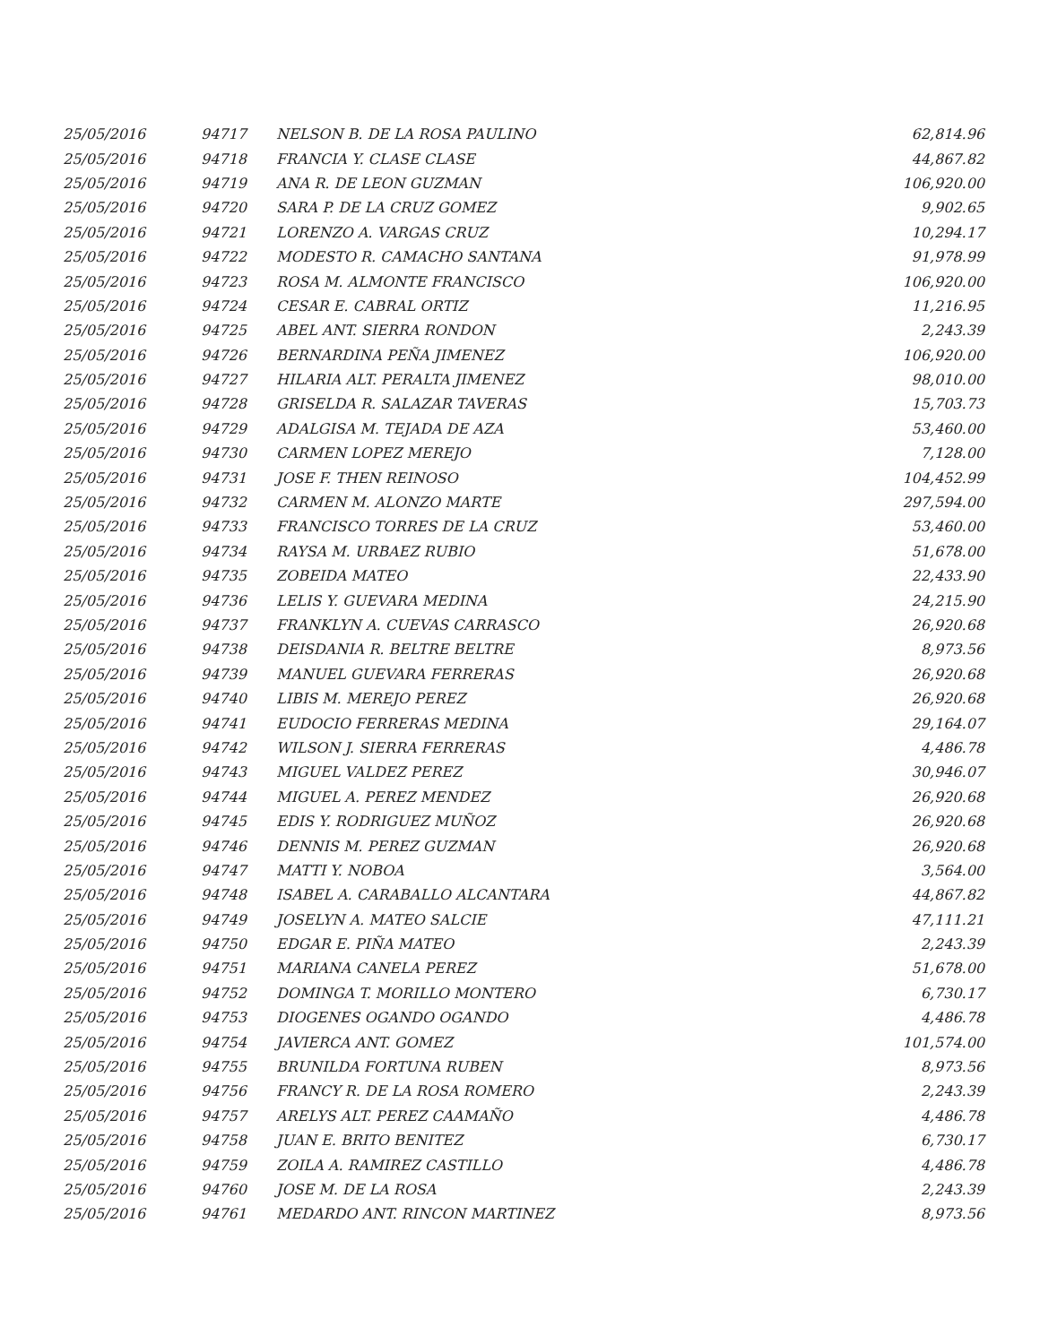| 25/05/2016 | 94717 | NELSON B. DE LA ROSA PAULINO | 62,814.96 |
| 25/05/2016 | 94718 | FRANCIA Y. CLASE CLASE | 44,867.82 |
| 25/05/2016 | 94719 | ANA R. DE LEON GUZMAN | 106,920.00 |
| 25/05/2016 | 94720 | SARA P. DE LA CRUZ GOMEZ | 9,902.65 |
| 25/05/2016 | 94721 | LORENZO A. VARGAS CRUZ | 10,294.17 |
| 25/05/2016 | 94722 | MODESTO R. CAMACHO SANTANA | 91,978.99 |
| 25/05/2016 | 94723 | ROSA M. ALMONTE FRANCISCO | 106,920.00 |
| 25/05/2016 | 94724 | CESAR E. CABRAL ORTIZ | 11,216.95 |
| 25/05/2016 | 94725 | ABEL ANT. SIERRA RONDON | 2,243.39 |
| 25/05/2016 | 94726 | BERNARDINA PEÑA JIMENEZ | 106,920.00 |
| 25/05/2016 | 94727 | HILARIA ALT. PERALTA JIMENEZ | 98,010.00 |
| 25/05/2016 | 94728 | GRISELDA R. SALAZAR TAVERAS | 15,703.73 |
| 25/05/2016 | 94729 | ADALGISA M. TEJADA DE AZA | 53,460.00 |
| 25/05/2016 | 94730 | CARMEN LOPEZ MEREJO | 7,128.00 |
| 25/05/2016 | 94731 | JOSE F. THEN REINOSO | 104,452.99 |
| 25/05/2016 | 94732 | CARMEN M. ALONZO MARTE | 297,594.00 |
| 25/05/2016 | 94733 | FRANCISCO TORRES DE LA CRUZ | 53,460.00 |
| 25/05/2016 | 94734 | RAYSA M. URBAEZ RUBIO | 51,678.00 |
| 25/05/2016 | 94735 | ZOBEIDA MATEO | 22,433.90 |
| 25/05/2016 | 94736 | LELIS Y. GUEVARA MEDINA | 24,215.90 |
| 25/05/2016 | 94737 | FRANKLYN A. CUEVAS CARRASCO | 26,920.68 |
| 25/05/2016 | 94738 | DEISDANIA R. BELTRE BELTRE | 8,973.56 |
| 25/05/2016 | 94739 | MANUEL GUEVARA FERRERAS | 26,920.68 |
| 25/05/2016 | 94740 | LIBIS M. MEREJO PEREZ | 26,920.68 |
| 25/05/2016 | 94741 | EUDOCIO FERRERAS MEDINA | 29,164.07 |
| 25/05/2016 | 94742 | WILSON J. SIERRA FERRERAS | 4,486.78 |
| 25/05/2016 | 94743 | MIGUEL VALDEZ PEREZ | 30,946.07 |
| 25/05/2016 | 94744 | MIGUEL A. PEREZ MENDEZ | 26,920.68 |
| 25/05/2016 | 94745 | EDIS Y. RODRIGUEZ MUÑOZ | 26,920.68 |
| 25/05/2016 | 94746 | DENNIS M. PEREZ GUZMAN | 26,920.68 |
| 25/05/2016 | 94747 | MATTI Y. NOBOA | 3,564.00 |
| 25/05/2016 | 94748 | ISABEL A. CARABALLO ALCANTARA | 44,867.82 |
| 25/05/2016 | 94749 | JOSELYN A. MATEO SALCIE | 47,111.21 |
| 25/05/2016 | 94750 | EDGAR E. PIÑA MATEO | 2,243.39 |
| 25/05/2016 | 94751 | MARIANA CANELA PEREZ | 51,678.00 |
| 25/05/2016 | 94752 | DOMINGA T. MORILLO MONTERO | 6,730.17 |
| 25/05/2016 | 94753 | DIOGENES OGANDO OGANDO | 4,486.78 |
| 25/05/2016 | 94754 | JAVIERCA ANT. GOMEZ | 101,574.00 |
| 25/05/2016 | 94755 | BRUNILDA FORTUNA RUBEN | 8,973.56 |
| 25/05/2016 | 94756 | FRANCY R. DE LA ROSA ROMERO | 2,243.39 |
| 25/05/2016 | 94757 | ARELYS ALT. PEREZ CAAMAÑO | 4,486.78 |
| 25/05/2016 | 94758 | JUAN E. BRITO BENITEZ | 6,730.17 |
| 25/05/2016 | 94759 | ZOILA A. RAMIREZ CASTILLO | 4,486.78 |
| 25/05/2016 | 94760 | JOSE M. DE LA ROSA | 2,243.39 |
| 25/05/2016 | 94761 | MEDARDO ANT. RINCON MARTINEZ | 8,973.56 |